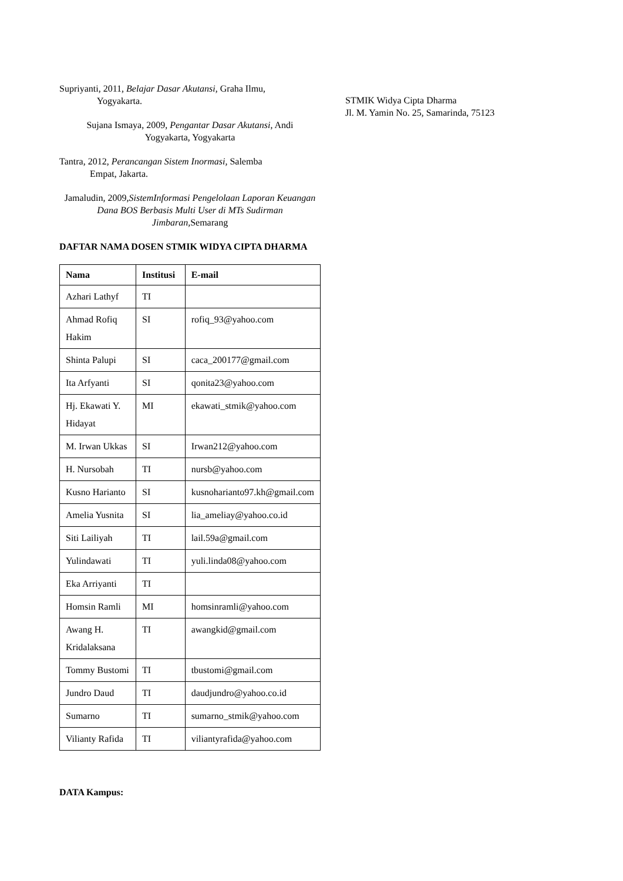Supriyanti, 2011, Belajar Dasar Akutansi, Graha Ilmu,
Yogyakarta.
Sujana Ismaya, 2009, Pengantar Dasar Akutansi, Andi
Yogyakarta, Yogyakarta
Tantra, 2012, Perancangan Sistem Inormasi, Salemba
Empat, Jakarta.
Jamaludin, 2009,SistemInformasi Pengelolaan Laporan Keuangan Dana BOS Berbasis Multi User di MTs Sudirman Jimbaran, Semarang
DAFTAR NAMA DOSEN STMIK WIDYA CIPTA DHARMA
| Nama | Institusi | E-mail |
| --- | --- | --- |
| Azhari Lathyf | TI | |
| Ahmad Rofiq Hakim | SI | rofiq_93@yahoo.com |
| Shinta Palupi | SI | caca_200177@gmail.com |
| Ita Arfyanti | SI | qonita23@yahoo.com |
| Hj. Ekawati Y. Hidayat | MI | ekawati_stmik@yahoo.com |
| M. Irwan Ukkas | SI | Irwan212@yahoo.com |
| H. Nursobah | TI | nursb@yahoo.com |
| Kusno Harianto | SI | kusnoharianto97.kh@gmail.com |
| Amelia Yusnita | SI | lia_ameliay@yahoo.co.id |
| Siti Lailiyah | TI | lail.59a@gmail.com |
| Yulindawati | TI | yuli.linda08@yahoo.com |
| Eka Arriyanti | TI | |
| Homsin Ramli | MI | homsinramli@yahoo.com |
| Awang H. Kridalaksana | TI | awangkid@gmail.com |
| Tommy Bustomi | TI | tbustomi@gmail.com |
| Jundro Daud | TI | daudjundro@yahoo.co.id |
| Sumarno | TI | sumarno_stmik@yahoo.com |
| Vilianty Rafida | TI | viliantyrafida@yahoo.com |
DATA Kampus:
STMIK Widya Cipta Dharma
Jl. M. Yamin No. 25, Samarinda, 75123